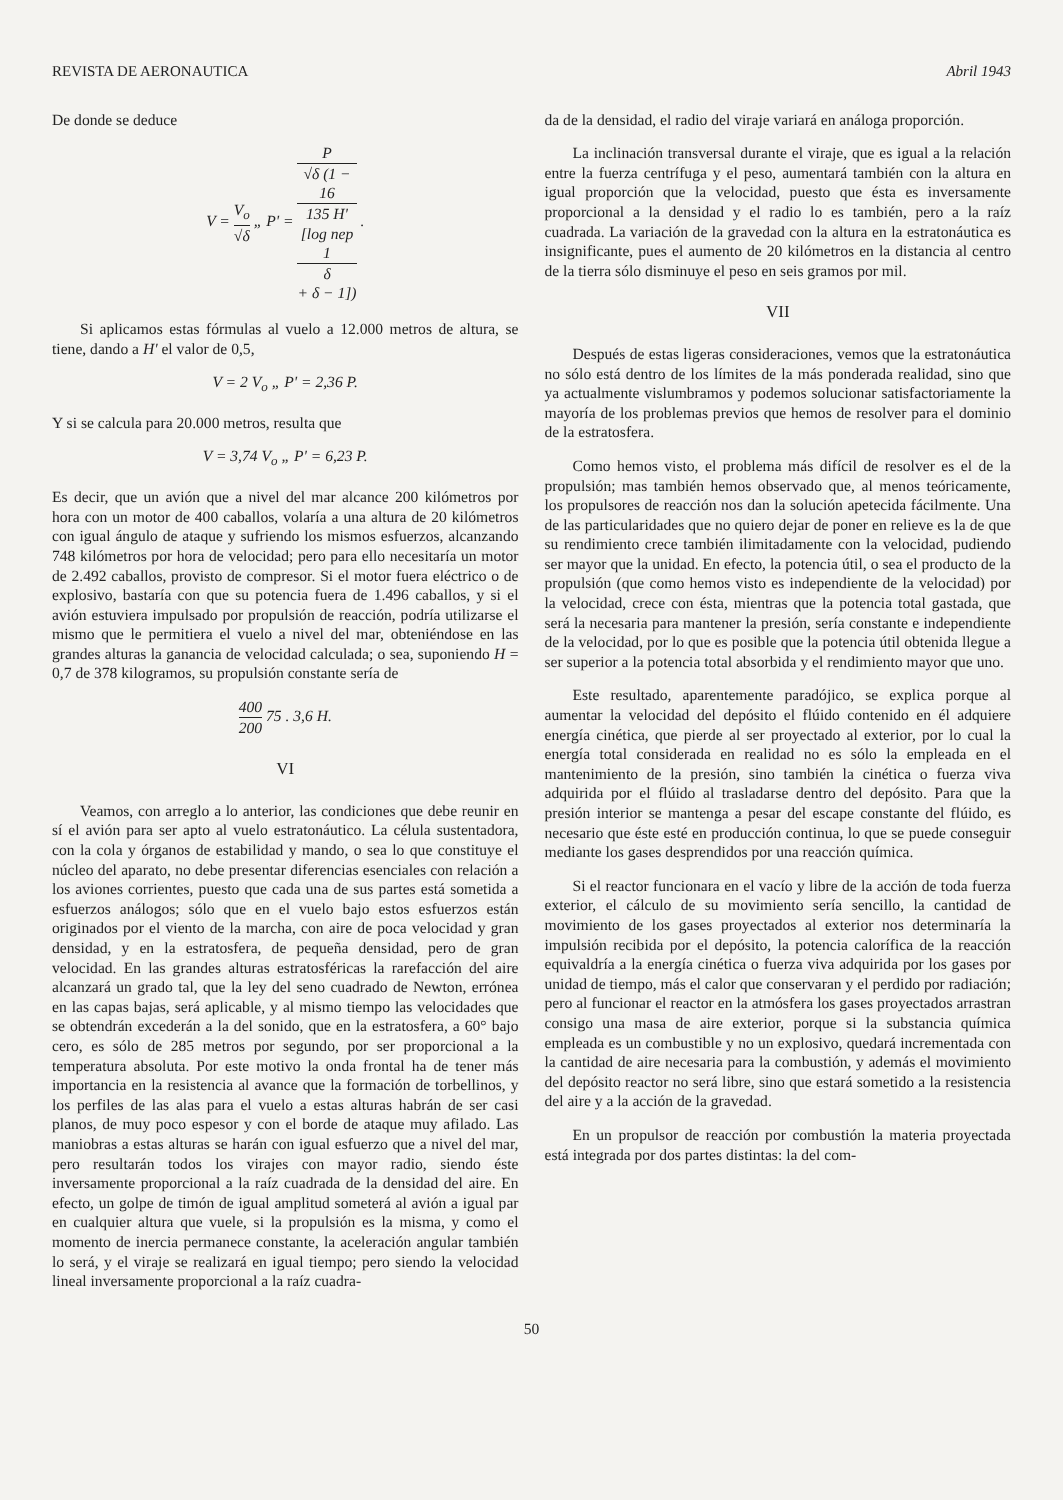REVISTA DE AERONAUTICA Abril 1943
De donde se deduce
V = V<sub>o</sub> √δ „ P' = P √δ (1 −
16
135 H'
[log nep
1
δ
+ δ − 1]) .
Si aplicamos estas fórmulas al vuelo a 12.000 metros de altura, se tiene, dando a H' el valor de 0,5,
V = 2 V<sub>o</sub> „ P' = 2,36 P.
Y si se calcula para 20.000 metros, resulta que
V = 3,74 V<sub>o</sub> „ P' = 6,23 P.
Es decir, que un avión que a nivel del mar alcance 200 kilómetros por hora con un motor de 400 caballos, volaría a una altura de 20 kilómetros con igual ángulo de ataque y sufriendo los mismos esfuerzos, alcanzando 748 kilómetros por hora de velocidad; pero para ello necesitaría un motor de 2.492 caballos, provisto de compresor. Si el motor fuera eléctrico o de explosivo, bastaría con que su potencia fuera de 1.496 caballos, y si el avión estuviera impulsado por propulsión de reacción, podría utilizarse el mismo que le permitiera el vuelo a nivel del mar, obteniéndose en las grandes alturas la ganancia de velocidad calculada; o sea, suponiendo H = 0,7 de 378 kilogramos, su propulsión constante sería de
400 200 75 . 3,6 H.
VI
Veamos, con arreglo a lo anterior, las condiciones que debe reunir en sí el avión para ser apto al vuelo estratonáutico. La célula sustentadora, con la cola y órganos de estabilidad y mando, o sea lo que constituye el núcleo del aparato, no debe presentar diferencias esenciales con relación a los aviones corrientes, puesto que cada una de sus partes está sometida a esfuerzos análogos; sólo que en el vuelo bajo estos esfuerzos están originados por el viento de la marcha, con aire de poca velocidad y gran densidad, y en la estratosfera, de pequeña densidad, pero de gran velocidad. En las grandes alturas estratosféricas la rarefacción del aire alcanzará un grado tal, que la ley del seno cuadrado de Newton, errónea en las capas bajas, será aplicable, y al mismo tiempo las velocidades que se obtendrán excederán a la del sonido, que en la estratosfera, a 60° bajo cero, es sólo de 285 metros por segundo, por ser proporcional a la temperatura absoluta. Por este motivo la onda frontal ha de tener más importancia en la resistencia al avance que la formación de torbellinos, y los perfiles de las alas para el vuelo a estas alturas habrán de ser casi planos, de muy poco espesor y con el borde de ataque muy afilado. Las maniobras a estas alturas se harán con igual esfuerzo que a nivel del mar, pero resultarán todos los virajes con mayor radio, siendo éste inversamente proporcional a la raíz cuadrada de la densidad del aire. En efecto, un golpe de timón de igual amplitud someterá al avión a igual par en cualquier altura que vuele, si la propulsión es la misma, y como el momento de inercia permanece constante, la aceleración angular también lo será, y el viraje se realizará en igual tiempo; pero siendo la velocidad lineal inversamente proporcional a la raíz cuadra-
da de la densidad, el radio del viraje variará en análoga proporción.
La inclinación transversal durante el viraje, que es igual a la relación entre la fuerza centrífuga y el peso, aumentará también con la altura en igual proporción que la velocidad, puesto que ésta es inversamente proporcional a la densidad y el radio lo es también, pero a la raíz cuadrada. La variación de la gravedad con la altura en la estratonáutica es insignificante, pues el aumento de 20 kilómetros en la distancia al centro de la tierra sólo disminuye el peso en seis gramos por mil.
VII
Después de estas ligeras consideraciones, vemos que la estratonáutica no sólo está dentro de los límites de la más ponderada realidad, sino que ya actualmente vislumbramos y podemos solucionar satisfactoriamente la mayoría de los problemas previos que hemos de resolver para el dominio de la estratosfera.
Como hemos visto, el problema más difícil de resolver es el de la propulsión; mas también hemos observado que, al menos teóricamente, los propulsores de reacción nos dan la solución apetecida fácilmente. Una de las particularidades que no quiero dejar de poner en relieve es la de que su rendimiento crece también ilimitadamente con la velocidad, pudiendo ser mayor que la unidad. En efecto, la potencia útil, o sea el producto de la propulsión (que como hemos visto es independiente de la velocidad) por la velocidad, crece con ésta, mientras que la potencia total gastada, que será la necesaria para mantener la presión, sería constante e independiente de la velocidad, por lo que es posible que la potencia útil obtenida llegue a ser superior a la potencia total absorbida y el rendimiento mayor que uno.
Este resultado, aparentemente paradójico, se explica porque al aumentar la velocidad del depósito el flúido contenido en él adquiere energía cinética, que pierde al ser proyectado al exterior, por lo cual la energía total considerada en realidad no es sólo la empleada en el mantenimiento de la presión, sino también la cinética o fuerza viva adquirida por el flúido al trasladarse dentro del depósito. Para que la presión interior se mantenga a pesar del escape constante del flúido, es necesario que éste esté en producción continua, lo que se puede conseguir mediante los gases desprendidos por una reacción química.
Si el reactor funcionara en el vacío y libre de la acción de toda fuerza exterior, el cálculo de su movimiento sería sencillo, la cantidad de movimiento de los gases proyectados al exterior nos determinaría la impulsión recibida por el depósito, la potencia calorífica de la reacción equivaldría a la energía cinética o fuerza viva adquirida por los gases por unidad de tiempo, más el calor que conservaran y el perdido por radiación; pero al funcionar el reactor en la atmósfera los gases proyectados arrastran consigo una masa de aire exterior, porque si la substancia química empleada es un combustible y no un explosivo, quedará incrementada con la cantidad de aire necesaria para la combustión, y además el movimiento del depósito reactor no será libre, sino que estará sometido a la resistencia del aire y a la acción de la gravedad.
En un propulsor de reacción por combustión la materia proyectada está integrada por dos partes distintas: la del com-
50